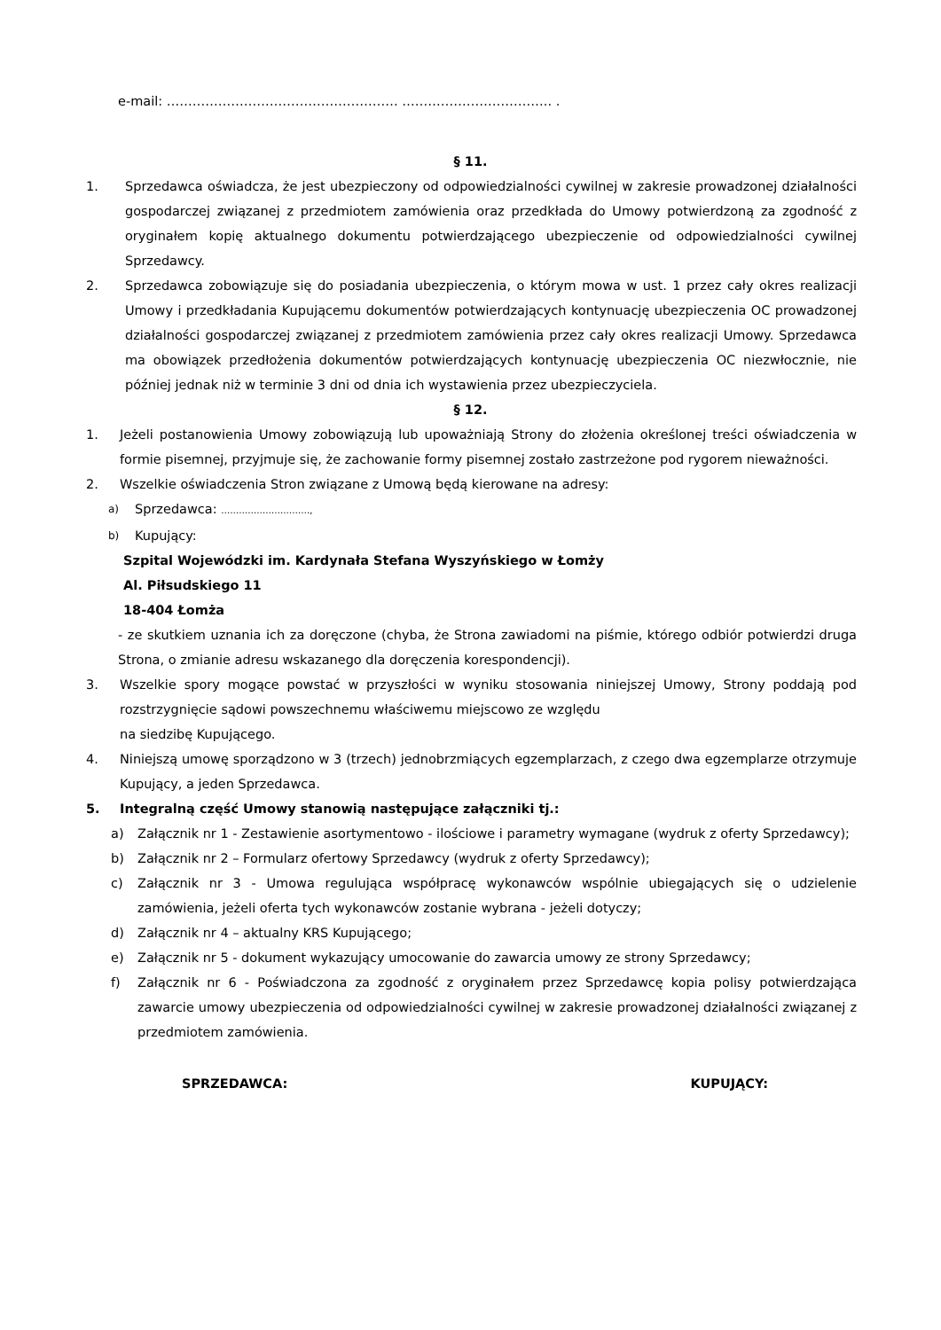e-mail: ……………………………………………… …………………………….. .
§ 11.
1. Sprzedawca oświadcza, że jest ubezpieczony od odpowiedzialności cywilnej w zakresie prowadzonej działalności gospodarczej związanej z przedmiotem zamówienia oraz przedkłada do Umowy potwierdzoną za zgodność z oryginałem kopię aktualnego dokumentu potwierdzającego ubezpieczenie od odpowiedzialności cywilnej Sprzedawcy.
2. Sprzedawca zobowiązuje się do posiadania ubezpieczenia, o którym mowa w ust. 1 przez cały okres realizacji Umowy i przedkładania Kupującemu dokumentów potwierdzających kontynuację ubezpieczenia OC prowadzonej działalności gospodarczej związanej z przedmiotem zamówienia przez cały okres realizacji Umowy. Sprzedawca ma obowiązek przedłożenia dokumentów potwierdzających kontynuację ubezpieczenia OC niezwłocznie, nie później jednak niż w terminie 3 dni od dnia ich wystawienia przez ubezpieczyciela.
§ 12.
1. Jeżeli postanowienia Umowy zobowiązują lub upoważniają Strony do złożenia określonej treści oświadczenia w formie pisemnej, przyjmuje się, że zachowanie formy pisemnej zostało zastrzeżone pod rygorem nieważności.
2. Wszelkie oświadczenia Stron związane z Umową będą kierowane na adresy:
a) Sprzedawca: …………………………,
b) Kupujący:
Szpital Wojewódzki im. Kardynała Stefana Wyszyńskiego w Łomży
Al. Piłsudskiego 11
18-404 Łomża
- ze skutkiem uznania ich za doręczone (chyba, że Strona zawiadomi na piśmie, którego odbiór potwierdzi druga Strona, o zmianie adresu wskazanego dla doręczenia korespondencji).
3. Wszelkie spory mogące powstać w przyszłości w wyniku stosowania niniejszej Umowy, Strony poddają pod rozstrzygnięcie sądowi powszechnemu właściwemu miejscowo ze względu
na siedzibę Kupującego.
4. Niniejszą umowę sporządzono w 3 (trzech) jednobrzmiących egzemplarzach, z czego dwa egzemplarze otrzymuje Kupujący, a jeden Sprzedawca.
5. Integralną część Umowy stanowią następujące załączniki tj.:
a) Załącznik nr 1 - Zestawienie asortymentowo - ilościowe i parametry wymagane (wydruk z oferty Sprzedawcy);
b) Załącznik nr 2 – Formularz ofertowy Sprzedawcy (wydruk z oferty Sprzedawcy);
c) Załącznik nr 3 - Umowa regulująca współpracę wykonawców wspólnie ubiegających się o udzielenie zamówienia, jeżeli oferta tych wykonawców zostanie wybrana - jeżeli dotyczy;
d) Załącznik nr 4 – aktualny KRS Kupującego;
e) Załącznik nr 5 - dokument wykazujący umocowanie do zawarcia umowy ze strony Sprzedawcy;
f) Załącznik nr 6 - Poświadczona za zgodność z oryginałem przez Sprzedawcę kopia polisy potwierdzająca zawarcie umowy ubezpieczenia od odpowiedzialności cywilnej w zakresie prowadzonej działalności związanej z przedmiotem zamówienia.
SPRZEDAWCA: KUPUJĄCY: